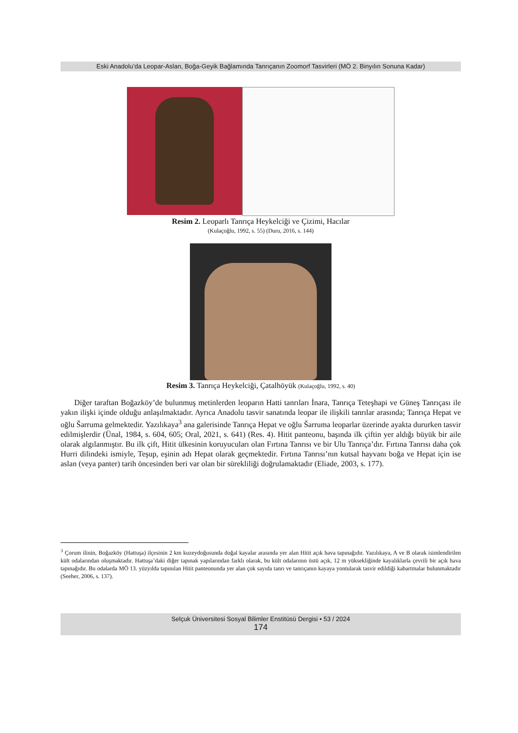Eski Anadolu’da Leopar-Aslan, Boğa-Geyik Bağlamında Tanrıçanın Zoomorf Tasvirleri (MÖ 2. Binyılın Sonuna Kadar)
Resim 2. Leoparlı Tanrıça Heykelciği ve Çizimi, Hacılar
(Kulaçoğlu, 1992, s. 55) (Duru, 2016, s. 144)
Resim 3. Tanrıça Heykelciği, Çatalhöyük (Kulaçoğlu, 1992, s. 40)
Diğer taraftan Boğazköy’de bulunmuş metinlerden leoparın Hatti tanrıları İnara, Tanrıça Teteşhapi ve Güneş Tanrıçası ile yakın ilişki içinde olduğu anlaşılmaktadır. Ayrıca Anadolu tasvir sanatında leopar ile ilişkili tanrılar arasında; Tanrıça Hepat ve oğlu Šarruma gelmektedir. Yazılıkaya<sup>3</sup> ana galerisinde Tanrıça Hepat ve oğlu Šarruma leoparlar üzerinde ayakta dururken tasvir edilmişlerdir (Ünal, 1984, s. 604, 605; Oral, 2021, s. 641) (Res. 4). Hitit panteonu, başında ilk çiftin yer aldığı büyük bir aile olarak algılanmıştır. Bu ilk çift, Hitit ülkesinin koruyucuları olan Fırtına Tanrısı ve bir Ulu Tanrıça’dır. Fırtına Tanrısı daha çok Hurri dilindeki ismiyle, Teşup, eşinin adı Hepat olarak geçmektedir. Fırtına Tanrısı’nın kutsal hayvanı boğa ve Hepat için ise aslan (veya panter) tarih öncesinden beri var olan bir sürekliliği doğrulamaktadır (Eliade, 2003, s. 177).
<sup>3</sup> Çorum ilinin, Boğazköy (Hattuşa) ilçesinin 2 km kuzeydoğusunda doğal kayalar arasında yer alan Hitit açık hava tapınağıdır. Yazılıkaya, A ve B olarak isimlendirilen kült odalarından oluşmaktadır. Hattuşa’daki diğer tapınak yapılarından farklı olarak, bu kült odalarının üstü açık, 12 m yüksekliğinde kayalıklarla çevrili bir açık hava tapınağıdır. Bu odalarda MÖ 13. yüzyılda tapınılan Hitit panteonunda yer alan çok sayıda tanrı ve tanrıçanın kayaya yontularak tasvir edildiği kabartmalar bulunmaktadır (Seeher, 2006, s. 137).
Selçuk Üniversitesi Sosyal Bilimler Enstitüsü Dergisi • 53 / 2024
174